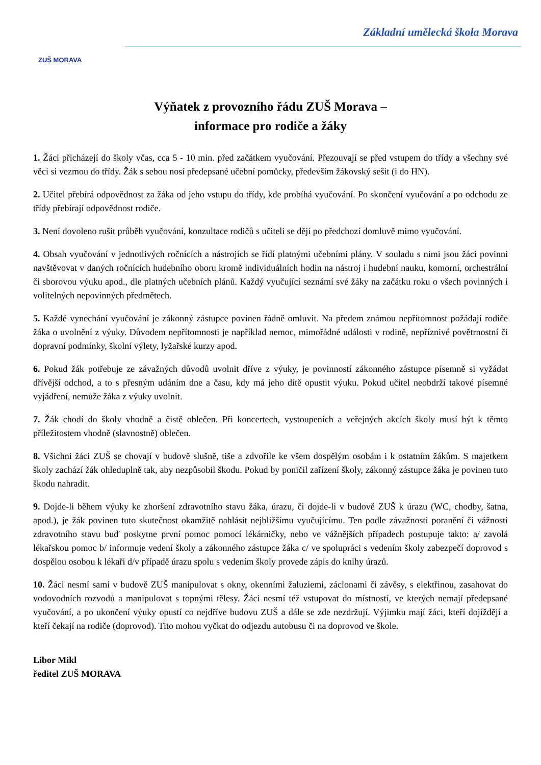ZUŠ MORAVA
Základní umělecká škola Morava
Výňatek z provozního řádu ZUŠ Morava –
informace pro rodiče a žáky
1. Žáci přicházejí do školy včas, cca 5 - 10 min. před začátkem vyučování. Přezouvají se před vstupem do třídy a všechny své věci si vezmou do třídy. Žák s sebou nosí předepsané učební pomůcky, především žákovský sešit (i do HN).
2. Učitel přebírá odpovědnost za žáka od jeho vstupu do třídy, kde probíhá vyučování. Po skončení vyučování a po odchodu ze třídy přebírají odpovědnost rodiče.
3. Není dovoleno rušit průběh vyučování, konzultace rodičů s učiteli se dějí po předchozí domluvě mimo vyučování.
4. Obsah vyučování v jednotlivých ročnících a nástrojích se řídí platnými učebními plány. V souladu s nimi jsou žáci povinni navštěvovat v daných ročnících hudebního oboru kromě individuálních hodin na nástroj i hudební nauku, komorní, orchestrální či sborovou výuku apod., dle platných učebních plánů. Každý vyučující seznámí své žáky na začátku roku o všech povinných i volitelných nepovinných předmětech.
5. Každé vynechání vyučování je zákonný zástupce povinen řádně omluvit. Na předem známou nepřítomnost požádají rodiče žáka o uvolnění z výuky. Důvodem nepřítomnosti je například nemoc, mimořádné události v rodině, nepříznivé povětrnostní či dopravní podmínky, školní výlety, lyžařské kurzy apod.
6. Pokud žák potřebuje ze závažných důvodů uvolnit dříve z výuky, je povinností zákonného zástupce písemně si vyžádat dřívější odchod, a to s přesným udáním dne a času, kdy má jeho dítě opustit výuku. Pokud učitel neobdrží takové písemné vyjádření, nemůže žáka z výuky uvolnit.
7. Žák chodí do školy vhodně a čistě oblečen. Při koncertech, vystoupeních a veřejných akcích školy musí být k těmto příležitostem vhodně (slavnostně) oblečen.
8. Všichni žáci ZUŠ se chovají v budově slušně, tiše a zdvořile ke všem dospělým osobám i k ostatním žákům. S majetkem školy zachází žák ohleduplně tak, aby nezpůsobil škodu. Pokud by poničil zařízení školy, zákonný zástupce žáka je povinen tuto škodu nahradit.
9. Dojde-li během výuky ke zhoršení zdravotního stavu žáka, úrazu, či dojde-li v budově ZUŠ k úrazu (WC, chodby, šatna, apod.), je žák povinen tuto skutečnost okamžitě nahlásit nejbližšímu vyučujícímu. Ten podle závažnosti poranění či vážnosti zdravotního stavu buď poskytne první pomoc pomocí lékárničky, nebo ve vážnějších případech postupuje takto: a/ zavolá lékařskou pomoc b/ informuje vedení školy a zákonného zástupce žáka c/ ve spolupráci s vedením školy zabezpečí doprovod s dospělou osobou k lékaři d/v případě úrazu spolu s vedením školy provede zápis do knihy úrazů.
10. Žáci nesmí sami v budově ZUŠ manipulovat s okny, okenními žaluziemi, záclonami či závěsy, s elektřinou, zasahovat do vodovodních rozvodů a manipulovat s topnými tělesy. Žáci nesmí též vstupovat do místností, ve kterých nemají předepsané vyučování, a po ukončení výuky opustí co nejdříve budovu ZUŠ a dále se zde nezdržují. Výjimku mají žáci, kteří dojíždějí a kteří čekají na rodiče (doprovod). Tito mohou vyčkat do odjezdu autobusu či na doprovod ve škole.
Libor Mikl
ředitel ZUŠ MORAVA